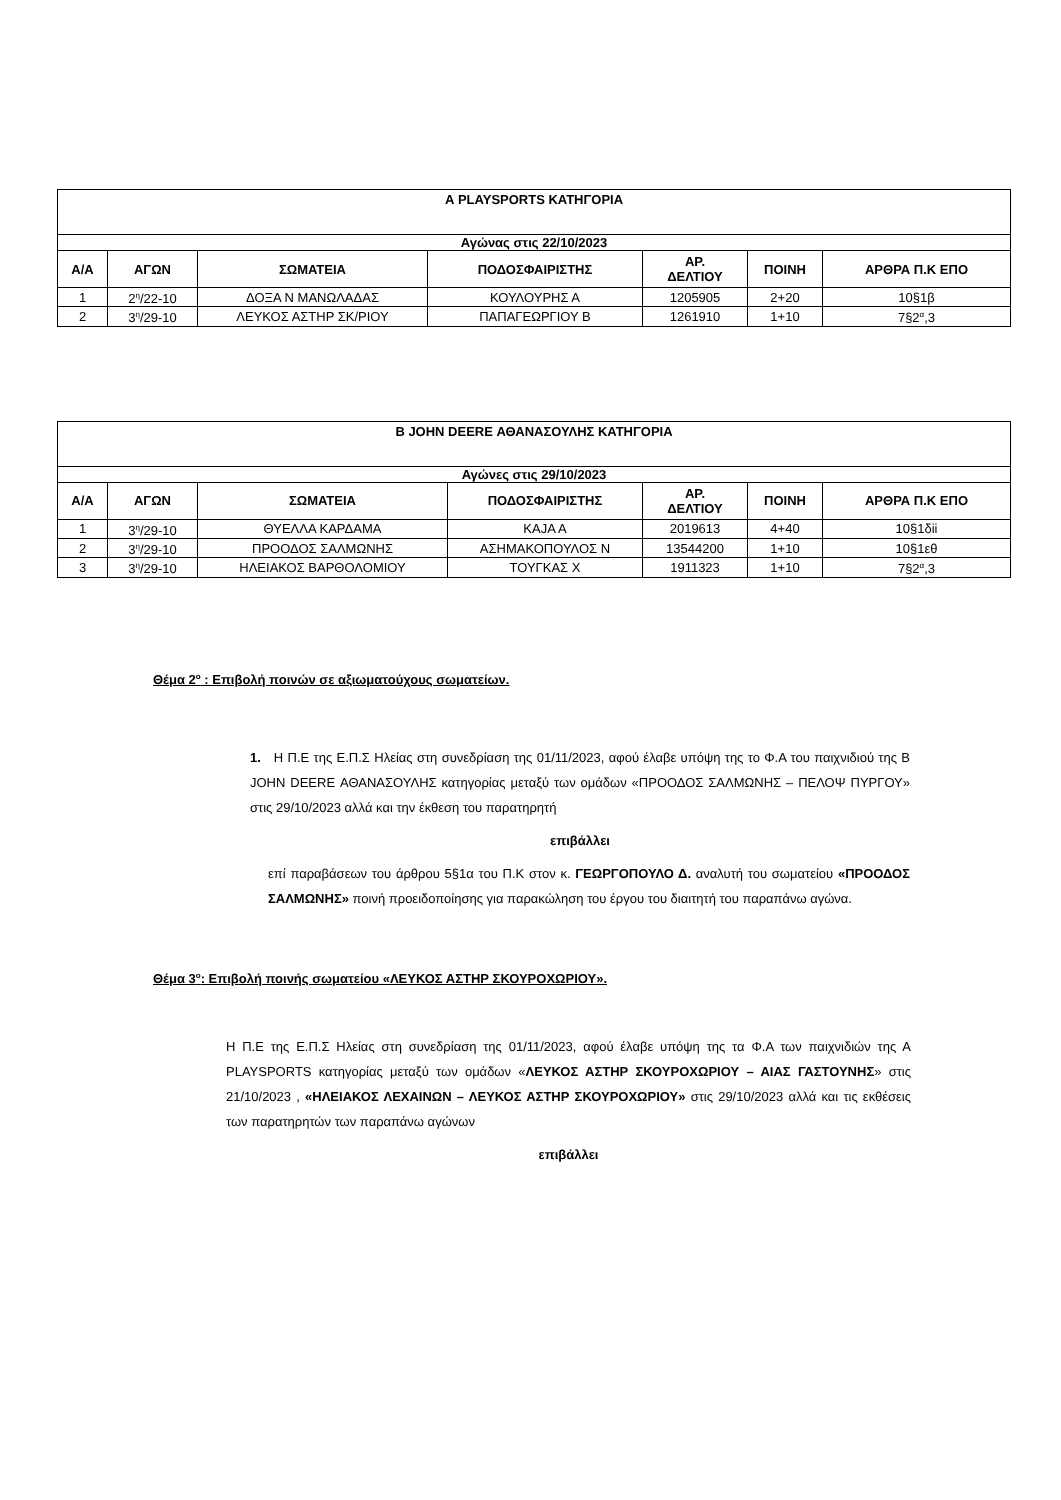| Α PLAYSPORTS ΚΑΤΗΓΟΡΙΑ | | | | | | |
| --- | --- | --- | --- | --- | --- | --- |
| Αγώνας στις 22/10/2023 | | | | | | |
| Α/Α | ΑΓΩΝ | ΣΩΜΑΤΕΙΑ | ΠΟΔΟΣΦΑΙΡΙΣΤΗΣ | ΑΡ. ΔΕΛΤΙΟΥ | ΠΟΙΝΗ | ΑΡΘΡΑ Π.Κ ΕΠΟ |
| 1 | 2<sup>η</sup>/22-10 | ΔΟΞΑ Ν ΜΑΝΩΛΑΔΑΣ | ΚΟΥΛΟΥΡΗΣ Α | 1205905 | 2+20 | 10§1β |
| 2 | 3<sup>η</sup>/29-10 | ΛΕΥΚΟΣ ΑΣΤΗΡ ΣΚ/ΡΙΟΥ | ΠΑΠΑΓΕΩΡΓΙΟΥ Β | 1261910 | 1+10 | 7§2<sup>α</sup>,3 |
| Β JOHN DEERE ΑΘΑΝΑΣΟΥΛΗΣ ΚΑΤΗΓΟΡΙΑ | | | | | | |
| --- | --- | --- | --- | --- | --- | --- |
| Αγώνες στις 29/10/2023 | | | | | | |
| Α/Α | ΑΓΩΝ | ΣΩΜΑΤΕΙΑ | ΠΟΔΟΣΦΑΙΡΙΣΤΗΣ | ΑΡ. ΔΕΛΤΙΟΥ | ΠΟΙΝΗ | ΑΡΘΡΑ Π.Κ ΕΠΟ |
| 1 | 3<sup>η</sup>/29-10 | ΘΥΕΛΛΑ ΚΑΡΔΑΜΑ | ΚΑJΑ Α | 2019613 | 4+40 | 10§1δii |
| 2 | 3<sup>η</sup>/29-10 | ΠΡΟΟΔΟΣ ΣΑΛΜΩΝΗΣ | ΑΣΗΜΑΚΟΠΟΥΛΟΣ Ν | 13544200 | 1+10 | 10§1εθ |
| 3 | 3<sup>η</sup>/29-10 | ΗΛΕΙΑΚΟΣ ΒΑΡΘΟΛΟΜΙΟΥ | ΤΟΥΓΚΑΣ Χ | 1911323 | 1+10 | 7§2<sup>α</sup>,3 |
Θέμα 2<sup>ο</sup> : Επιβολή ποινών σε αξιωματούχους σωματείων.
1. Η Π.Ε της Ε.Π.Σ Ηλείας στη συνεδρίαση της 01/11/2023, αφού έλαβε υπόψη της το Φ.Α του παιχνιδιού της Β JOHN DEERE ΑΘΑΝΑΣΟΥΛΗΣ κατηγορίας μεταξύ των ομάδων «ΠΡΟΟΔΟΣ ΣΑΛΜΩΝΗΣ – ΠΕΛΟΨ ΠΥΡΓΟΥ» στις 29/10/2023 αλλά και την έκθεση του παρατηρητή
επιβάλλει
επί παραβάσεων του άρθρου 5§1α του Π.Κ στον κ. ΓΕΩΡΓΟΠΟΥΛΟ Δ. αναλυτή του σωματείου «ΠΡΟΟΔΟΣ ΣΑΛΜΩΝΗΣ» ποινή προειδοποίησης για παρακώληση του έργου του διαιτητή του παραπάνω αγώνα.
Θέμα 3<sup>ο</sup>: Επιβολή ποινής σωματείου «ΛΕΥΚΟΣ ΑΣΤΗΡ ΣΚΟΥΡΟΧΩΡΙΟΥ».
Η Π.Ε της Ε.Π.Σ Ηλείας στη συνεδρίαση της 01/11/2023, αφού έλαβε υπόψη της τα Φ.Α των παιχνιδιών της Α PLAYSPORTS κατηγορίας μεταξύ των ομάδων «ΛΕΥΚΟΣ ΑΣΤΗΡ ΣΚΟΥΡΟΧΩΡΙΟΥ – ΑΙΑΣ ΓΑΣΤΟΥΝΗΣ» στις 21/10/2023 , «ΗΛΕΙΑΚΟΣ ΛΕΧΑΙΝΩΝ – ΛΕΥΚΟΣ ΑΣΤΗΡ ΣΚΟΥΡΟΧΩΡΙΟΥ» στις 29/10/2023 αλλά και τις εκθέσεις των παρατηρητών των παραπάνω αγώνων
επιβάλλει